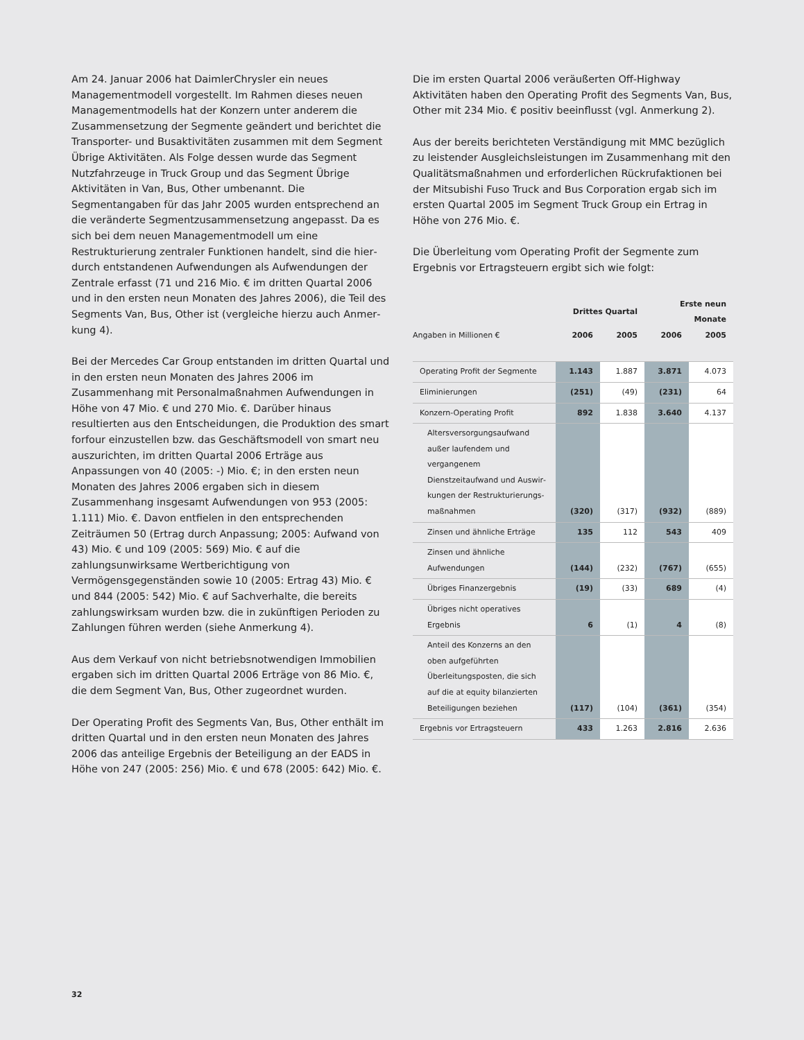Am 24. Januar 2006 hat DaimlerChrysler ein neues Management­modell vorgestellt. Im Rahmen dieses neuen Managementmodells hat der Konzern unter anderem die Zusammensetzung der Segmente geändert und berichtet die Transporter- und Busakti­vitäten zusammen mit dem Segment Übrige Aktivitäten. Als Folge dessen wurde das Segment Nutzfahrzeuge in Truck Group und das Segment Übrige Aktivitäten in Van, Bus, Other um­benannt. Die Segmentangaben für das Jahr 2005 wurden ent­sprechend an die veränderte Segmentzusammensetzung angepasst. Da es sich bei dem neuen Managementmodell um eine Restrukturierung zentraler Funktionen handelt, sind die hier­durch entstandenen Aufwendungen als Aufwendungen der Zen­trale erfasst (71 und 216 Mio. € im dritten Quartal 2006 und in den ersten neun Monaten des Jahres 2006), die Teil des Seg­ments Van, Bus, Other ist (vergleiche hierzu auch Anmer­kung 4).
Bei der Mercedes Car Group entstanden im dritten Quartal und in den ersten neun Monaten des Jahres 2006 im Zusammenhang mit Personalmaßnahmen Aufwendungen in Höhe von 47 Mio. € und 270 Mio. €. Darüber hinaus resultierten aus den Entschei­dungen, die Produktion des smart forfour einzustellen bzw. das Geschäftsmodell von smart neu auszurichten, im dritten Quartal 2006 Erträge aus Anpassungen von 40 (2005: -) Mio. €; in den ersten neun Monaten des Jahres 2006 ergaben sich in diesem Zusammenhang insgesamt Aufwendungen von 953 (2005: 1.111) Mio. €. Davon entfielen in den entsprechenden Zeiträumen 50 (Ertrag durch Anpassung; 2005: Aufwand von 43) Mio. € und 109 (2005: 569) Mio. € auf die zahlungsunwirksame Wertberichti­gung von Vermögensgegenständen sowie 10 (2005: Ertrag 43) Mio. € und 844 (2005: 542) Mio. € auf Sachverhalte, die bereits zahlungswirksam wurden bzw. die in zukünftigen Perioden zu Zahlungen führen werden (siehe Anmerkung 4).
Aus dem Verkauf von nicht betriebsnotwendigen Immobilien ergaben sich im dritten Quartal 2006 Erträge von 86 Mio. €, die dem Segment Van, Bus, Other zugeordnet wurden.
Der Operating Profit des Segments Van, Bus, Other enthält im dritten Quartal und in den ersten neun Monaten des Jahres 2006 das anteilige Ergebnis der Beteiligung an der EADS in Höhe von 247 (2005: 256) Mio. € und 678 (2005: 642) Mio. €.
Die im ersten Quartal 2006 veräußerten Off-Highway Aktivitäten haben den Operating Profit des Segments Van, Bus, Other mit 234 Mio. € positiv beeinflusst (vgl. Anmerkung 2).
Aus der bereits berichteten Verständigung mit MMC bezüglich zu leistender Ausgleichsleistungen im Zusammenhang mit den Qualitätsmaßnahmen und erforderlichen Rückrufaktionen bei der Mitsubishi Fuso Truck and Bus Corporation ergab sich im ersten Quartal 2005 im Segment Truck Group ein Ertrag in Höhe von 276 Mio. €.
Die Überleitung vom Operating Profit der Segmente zum Ergebnis vor Ertragsteuern ergibt sich wie folgt:
| | Drittes Quartal | | Erste neun Monate | |
| --- | --- | --- | --- | --- |
| Angaben in Millionen € | 2006 | 2005 | 2006 | 2005 |
| Operating Profit der Segmente | 1.143 | 1.887 | 3.871 | 4.073 |
| Eliminierungen | (251) | (49) | (231) | 64 |
| Konzern-Operating Profit | 892 | 1.838 | 3.640 | 4.137 |
| Altersversorgungsaufwand außer laufendem und vergangenem Dienstzeitaufwand und Auswir­kungen der Restrukturierungs­maßnahmen | (320) | (317) | (932) | (889) |
| Zinsen und ähnliche Erträge | 135 | 112 | 543 | 409 |
| Zinsen und ähnliche Aufwendungen | (144) | (232) | (767) | (655) |
| Übriges Finanzergebnis | (19) | (33) | 689 | (4) |
| Übriges nicht operatives Ergebnis | 6 | (1) | 4 | (8) |
| Anteil des Konzerns an den oben aufgeführten Überleitungsposten, die sich auf die at equity bilanzierten Beteiligungen beziehen | (117) | (104) | (361) | (354) |
| Ergebnis vor Ertragsteuern | 433 | 1.263 | 2.816 | 2.636 |
32